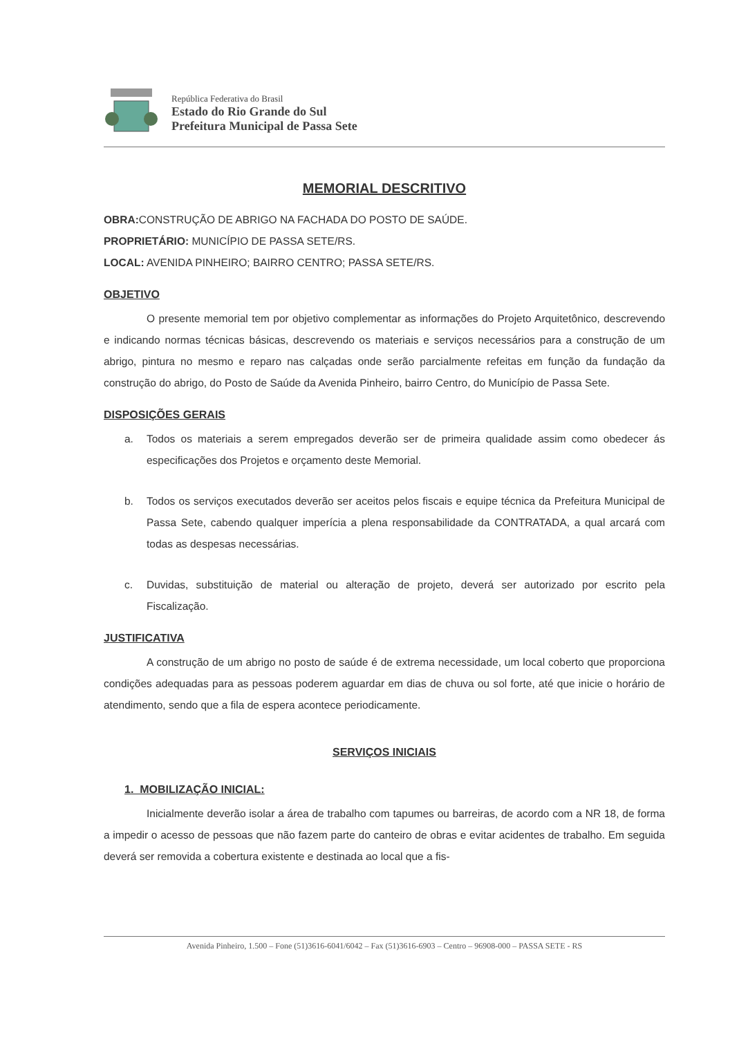República Federativa do Brasil
Estado do Rio Grande do Sul
Prefeitura Municipal de Passa Sete
MEMORIAL DESCRITIVO
OBRA: CONSTRUÇÃO DE ABRIGO NA FACHADA DO POSTO DE SAÚDE.
PROPRIETÁRIO: MUNICÍPIO DE PASSA SETE/RS.
LOCAL: AVENIDA PINHEIRO; BAIRRO CENTRO; PASSA SETE/RS.
OBJETIVO
O presente memorial tem por objetivo complementar as informações do Projeto Arquitetônico, descrevendo e indicando normas técnicas básicas, descrevendo os materiais e serviços necessários para a construção de um abrigo, pintura no mesmo e reparo nas calçadas onde serão parcialmente refeitas em função da fundação da construção do abrigo, do Posto de Saúde da Avenida Pinheiro, bairro Centro, do Município de Passa Sete.
DISPOSIÇÕES GERAIS
a. Todos os materiais a serem empregados deverão ser de primeira qualidade assim como obedecer ás especificações dos Projetos e orçamento deste Memorial.
b. Todos os serviços executados deverão ser aceitos pelos fiscais e equipe técnica da Prefeitura Municipal de Passa Sete, cabendo qualquer imperícia a plena responsabilidade da CONTRATADA, a qual arcará com todas as despesas necessárias.
c. Duvidas, substituição de material ou alteração de projeto, deverá ser autorizado por escrito pela Fiscalização.
JUSTIFICATIVA
A construção de um abrigo no posto de saúde é de extrema necessidade, um local coberto que proporciona condições adequadas para as pessoas poderem aguardar em dias de chuva ou sol forte, até que inicie o horário de atendimento, sendo que a fila de espera acontece periodicamente.
SERVIÇOS INICIAIS
1. MOBILIZAÇÃO INICIAL:
Inicialmente deverão isolar a área de trabalho com tapumes ou barreiras, de acordo com a NR 18, de forma a impedir o acesso de pessoas que não fazem parte do canteiro de obras e evitar acidentes de trabalho. Em seguida deverá ser removida a cobertura existente e destinada ao local que a fis-
Avenida Pinheiro, 1.500 – Fone (51)3616-6041/6042 – Fax (51)3616-6903 – Centro – 96908-000 – PASSA SETE - RS